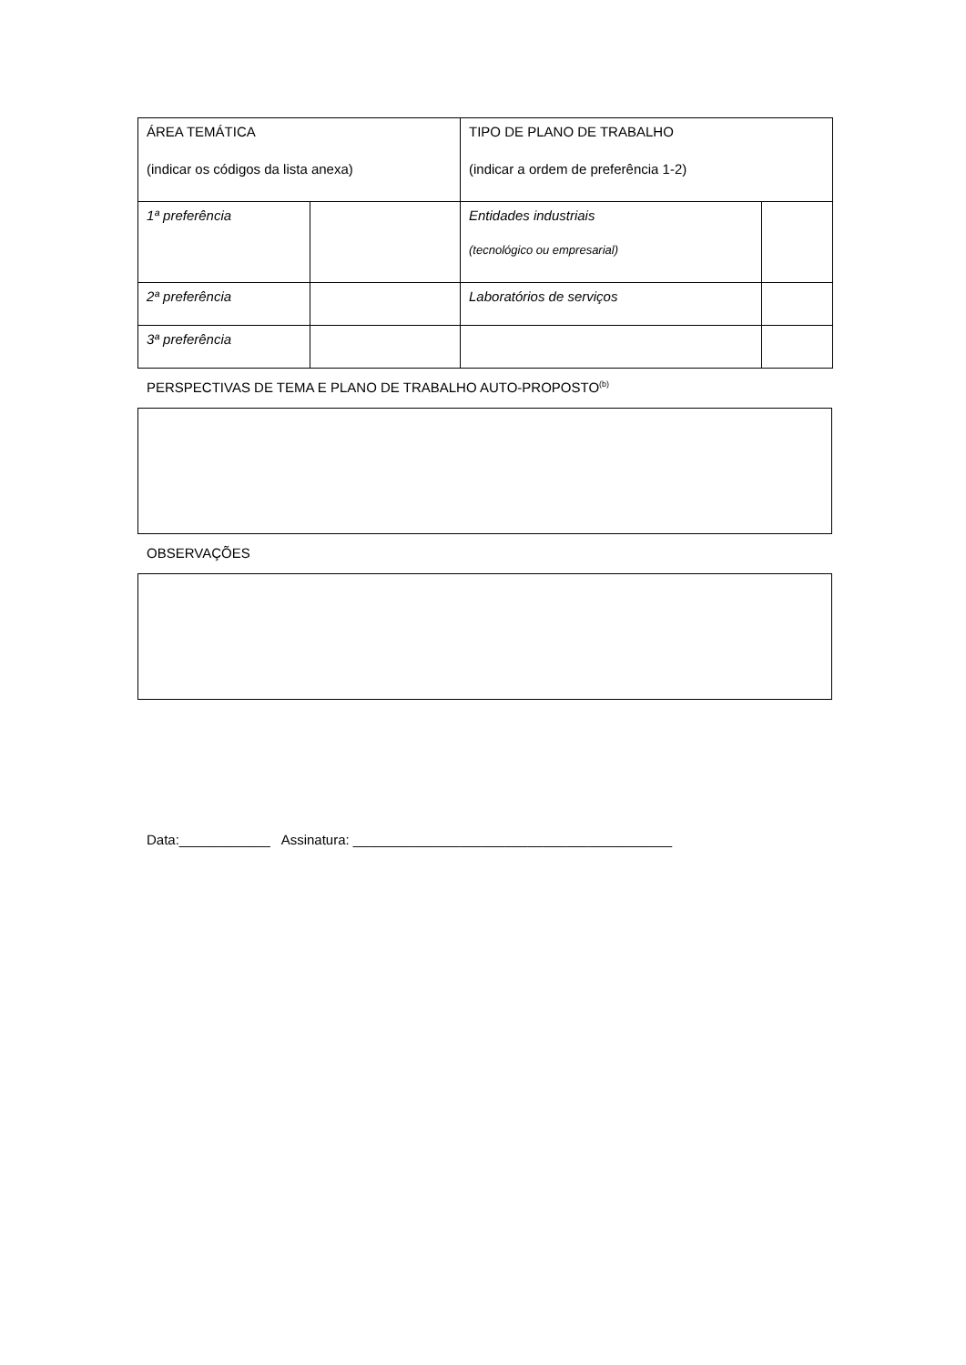| ÁREA TEMÁTICA (indicar os códigos da lista anexa) | | TIPO DE PLANO DE TRABALHO (indicar a ordem de preferência 1-2) | |
| 1ª preferência | | Entidades industriais (tecnológico ou empresarial) | |
| 2ª preferência | | Laboratórios de serviços | |
| 3ª preferência | | | |
PERSPECTIVAS DE TEMA E PLANO DE TRABALHO AUTO-PROPOSTO<sup>(b)</sup>
OBSERVAÇÕES
Data:____________ Assinatura: __________________________________________